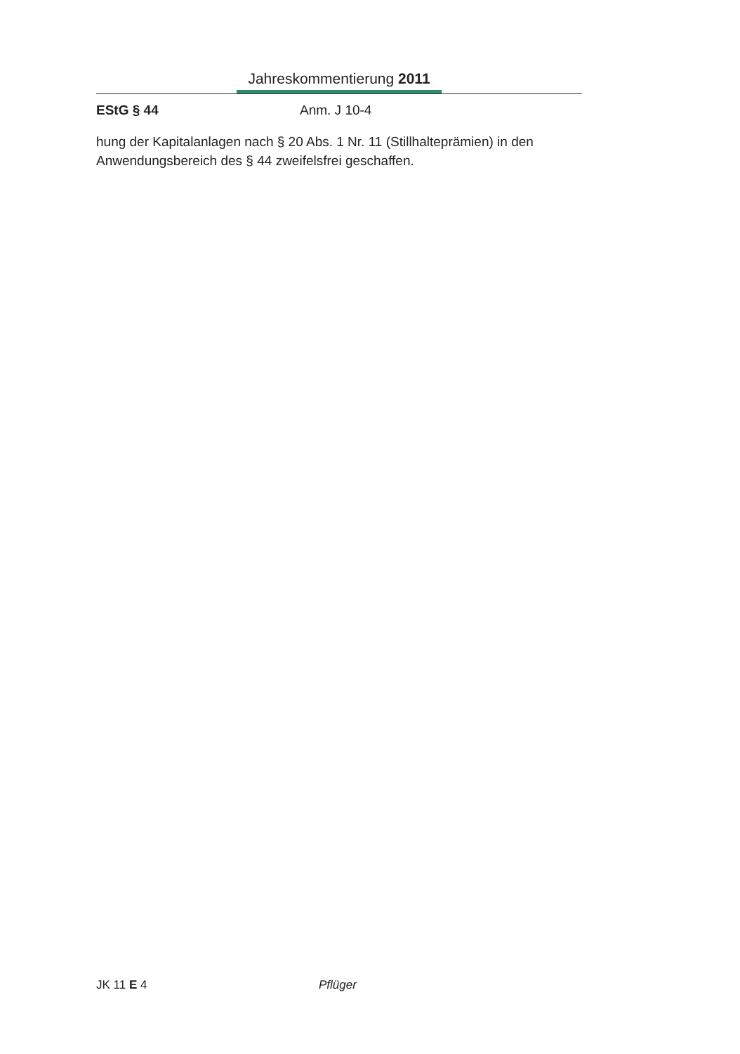Jahreskommentierung 2011
EStG § 44 Anm. J 10-4
hung der Kapitalanlagen nach § 20 Abs. 1 Nr. 11 (Stillhalteprämien) in den Anwendungsbereich des § 44 zweifelsfrei geschaffen.
JK 11 E 4 Pflüger